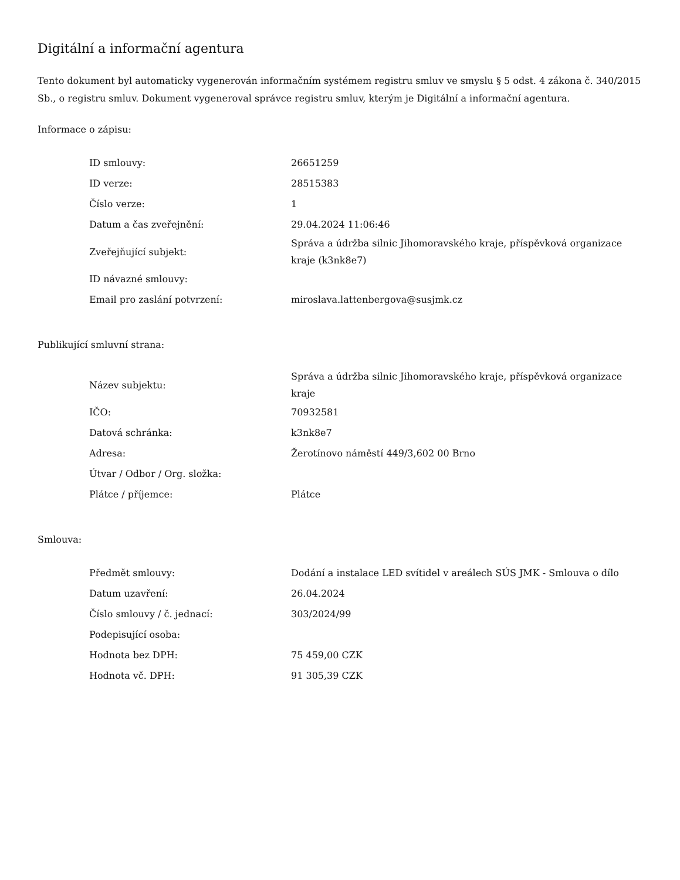Digitální a informační agentura
Tento dokument byl automaticky vygenerován informačním systémem registru smluv ve smyslu § 5 odst. 4 zákona č. 340/2015 Sb., o registru smluv. Dokument vygeneroval správce registru smluv, kterým je Digitální a informační agentura.
Informace o zápisu:
| ID smlouvy: | 26651259 |
| ID verze: | 28515383 |
| Číslo verze: | 1 |
| Datum a čas zveřejnění: | 29.04.2024 11:06:46 |
| Zveřejňující subjekt: | Správa a údržba silnic Jihomoravského kraje, příspěvková organizace kraje (k3nk8e7) |
| ID návazné smlouvy: | |
| Email pro zaslání potvrzení: | miroslava.lattenbergova@susjmk.cz |
Publikující smluvní strana:
| Název subjektu: | Správa a údržba silnic Jihomoravského kraje, příspěvková organizace kraje |
| IČO: | 70932581 |
| Datová schránka: | k3nk8e7 |
| Adresa: | Žerotínovo náměstí 449/3,602 00 Brno |
| Útvar / Odbor / Org. složka: | |
| Plátce / příjemce: | Plátce |
Smlouva:
| Předmět smlouvy: | Dodání a instalace LED svítidel v areálech SÚS JMK - Smlouva o dílo |
| Datum uzavření: | 26.04.2024 |
| Číslo smlouvy / č. jednací: | 303/2024/99 |
| Podepisující osoba: | |
| Hodnota bez DPH: | 75 459,00 CZK |
| Hodnota vč. DPH: | 91 305,39 CZK |